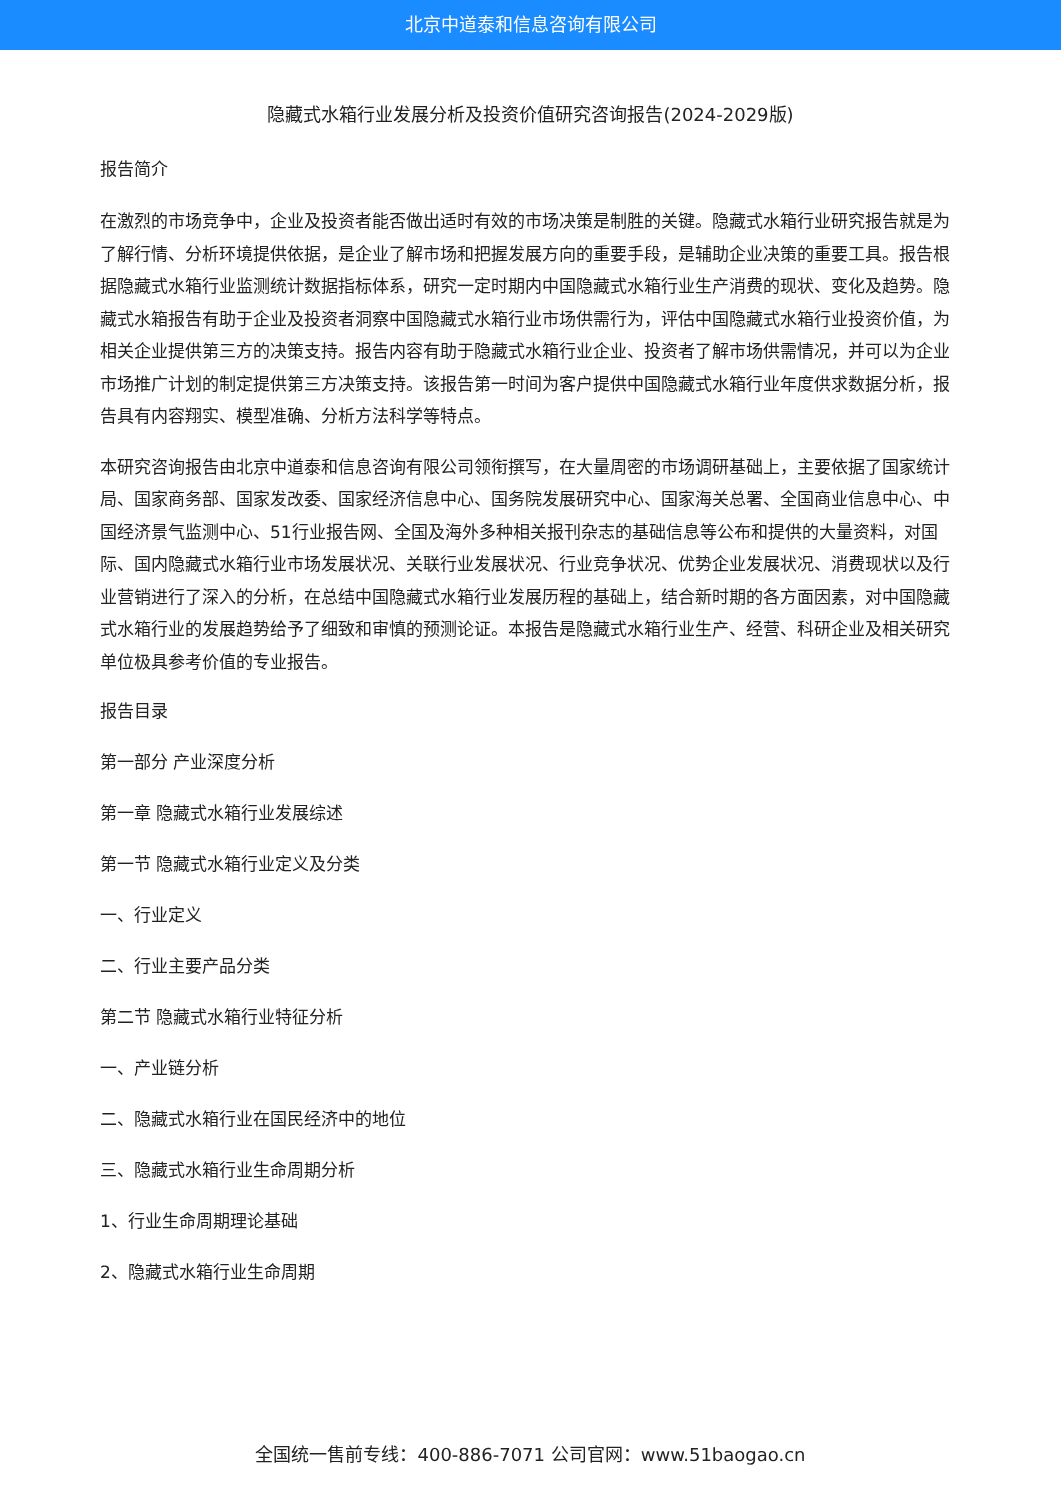北京中道泰和信息咨询有限公司
隐藏式水箱行业发展分析及投资价值研究咨询报告(2024-2029版)
报告简介
在激烈的市场竞争中，企业及投资者能否做出适时有效的市场决策是制胜的关键。隐藏式水箱行业研究报告就是为了解行情、分析环境提供依据，是企业了解市场和把握发展方向的重要手段，是辅助企业决策的重要工具。报告根据隐藏式水箱行业监测统计数据指标体系，研究一定时期内中国隐藏式水箱行业生产消费的现状、变化及趋势。隐藏式水箱报告有助于企业及投资者洞察中国隐藏式水箱行业市场供需行为，评估中国隐藏式水箱行业投资价值，为相关企业提供第三方的决策支持。报告内容有助于隐藏式水箱行业企业、投资者了解市场供需情况，并可以为企业市场推广计划的制定提供第三方决策支持。该报告第一时间为客户提供中国隐藏式水箱行业年度供求数据分析，报告具有内容翔实、模型准确、分析方法科学等特点。
本研究咨询报告由北京中道泰和信息咨询有限公司领衔撰写，在大量周密的市场调研基础上，主要依据了国家统计局、国家商务部、国家发改委、国家经济信息中心、国务院发展研究中心、国家海关总署、全国商业信息中心、中国经济景气监测中心、51行业报告网、全国及海外多种相关报刊杂志的基础信息等公布和提供的大量资料，对国际、国内隐藏式水箱行业市场发展状况、关联行业发展状况、行业竞争状况、优势企业发展状况、消费现状以及行业营销进行了深入的分析，在总结中国隐藏式水箱行业发展历程的基础上，结合新时期的各方面因素，对中国隐藏式水箱行业的发展趋势给予了细致和审慎的预测论证。本报告是隐藏式水箱行业生产、经营、科研企业及相关研究单位极具参考价值的专业报告。
报告目录
第一部分 产业深度分析
第一章 隐藏式水箱行业发展综述
第一节 隐藏式水箱行业定义及分类
一、行业定义
二、行业主要产品分类
第二节 隐藏式水箱行业特征分析
一、产业链分析
二、隐藏式水箱行业在国民经济中的地位
三、隐藏式水箱行业生命周期分析
1、行业生命周期理论基础
2、隐藏式水箱行业生命周期
全国统一售前专线：400-886-7071 公司官网：www.51baogao.cn